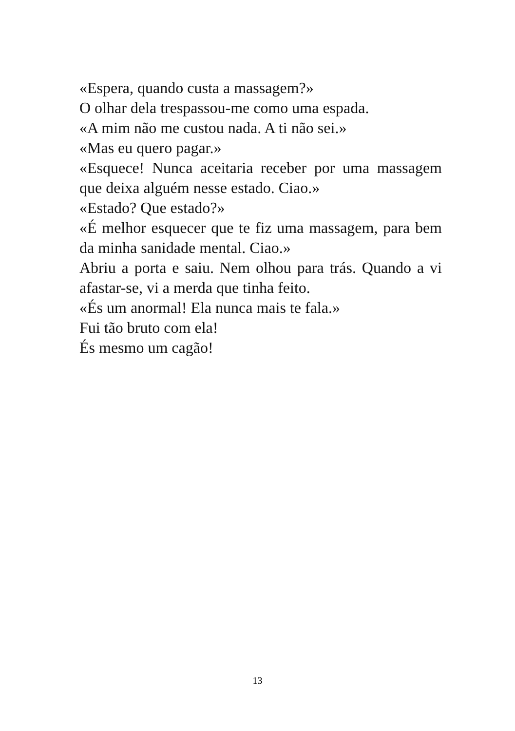«Espera, quando custa a massagem?»
O olhar dela trespassou-me como uma espada.
«A mim não me custou nada. A ti não sei.»
«Mas eu quero pagar.»
«Esquece! Nunca aceitaria receber por uma massagem que deixa alguém nesse estado. Ciao.»
«Estado? Que estado?»
«É melhor esquecer que te fiz uma massagem, para bem da minha sanidade mental. Ciao.»
Abriu a porta e saiu. Nem olhou para trás. Quando a vi afastar-se, vi a merda que tinha feito.
«És um anormal! Ela nunca mais te fala.»
Fui tão bruto com ela!
És mesmo um cagão!
13